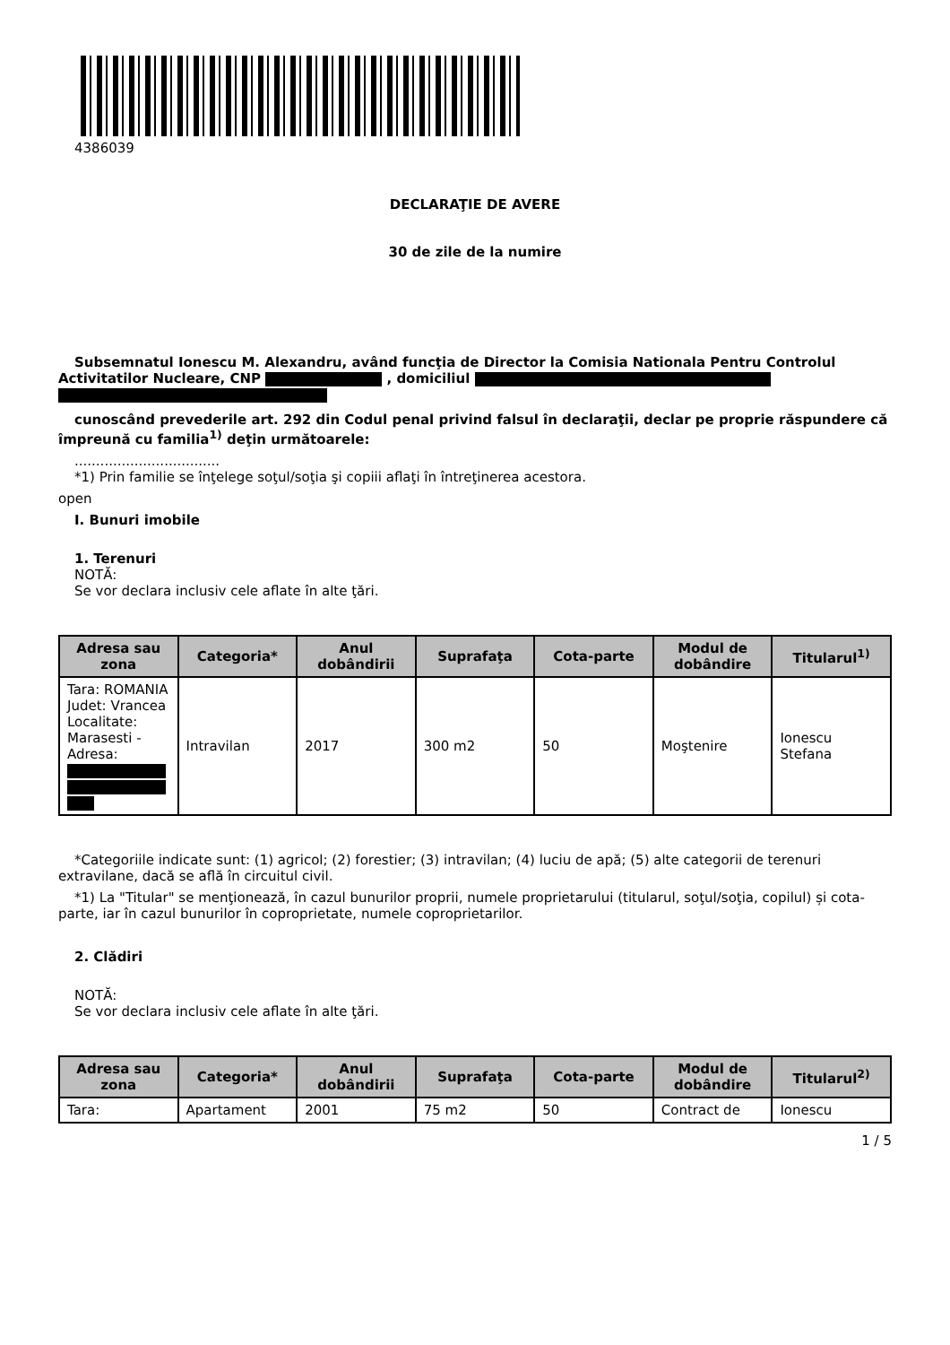4386039
DECLARAŢIE DE AVERE
30 de zile de la numire
Subsemnatul Ionescu M. Alexandru, având funcţia de Director la Comisia Nationala Pentru Controlul Activitatilor Nucleare, CNP , domiciliul
cunoscând prevederile art. 292 din Codul penal privind falsul în declaraţii, declar pe proprie răspundere că împreună cu familia<sup>1)</sup> deţin următoarele:
..................................
*1) Prin familie se înţelege soţul/soţia şi copiii aflaţi în întreţinerea acestora.
open
I. Bunuri imobile
1. Terenuri
NOTĂ:
Se vor declara inclusiv cele aflate în alte ţări.
| Adresa sau zona | Categoria* | Anul dobândirii | Suprafaţa | Cota-parte | Modul de dobândire | Titularul<sup>1)</sup> |
| --- | --- | --- | --- | --- | --- | --- |
| Tara: ROMANIA Judet: Vrancea Localitate: Marasesti - Adresa: | Intravilan | 2017 | 300 m2 | 50 | Moştenire | Ionescu Stefana |
*Categoriile indicate sunt: (1) agricol; (2) forestier; (3) intravilan; (4) luciu de apă; (5) alte categorii de terenuri extravilane, dacă se află în circuitul civil.
*1) La "Titular" se menţionează, în cazul bunurilor proprii, numele proprietarului (titularul, soţul/soţia, copilul) și cota-parte, iar în cazul bunurilor în coproprietate, numele coproprietarilor.
2. Clădiri
NOTĂ:
Se vor declara inclusiv cele aflate în alte ţări.
| Adresa sau zona | Categoria* | Anul dobândirii | Suprafaţa | Cota-parte | Modul de dobândire | Titularul<sup>2)</sup> |
| --- | --- | --- | --- | --- | --- | --- |
| Tara: | Apartament | 2001 | 75 m2 | 50 | Contract de | Ionescu |
1 / 5